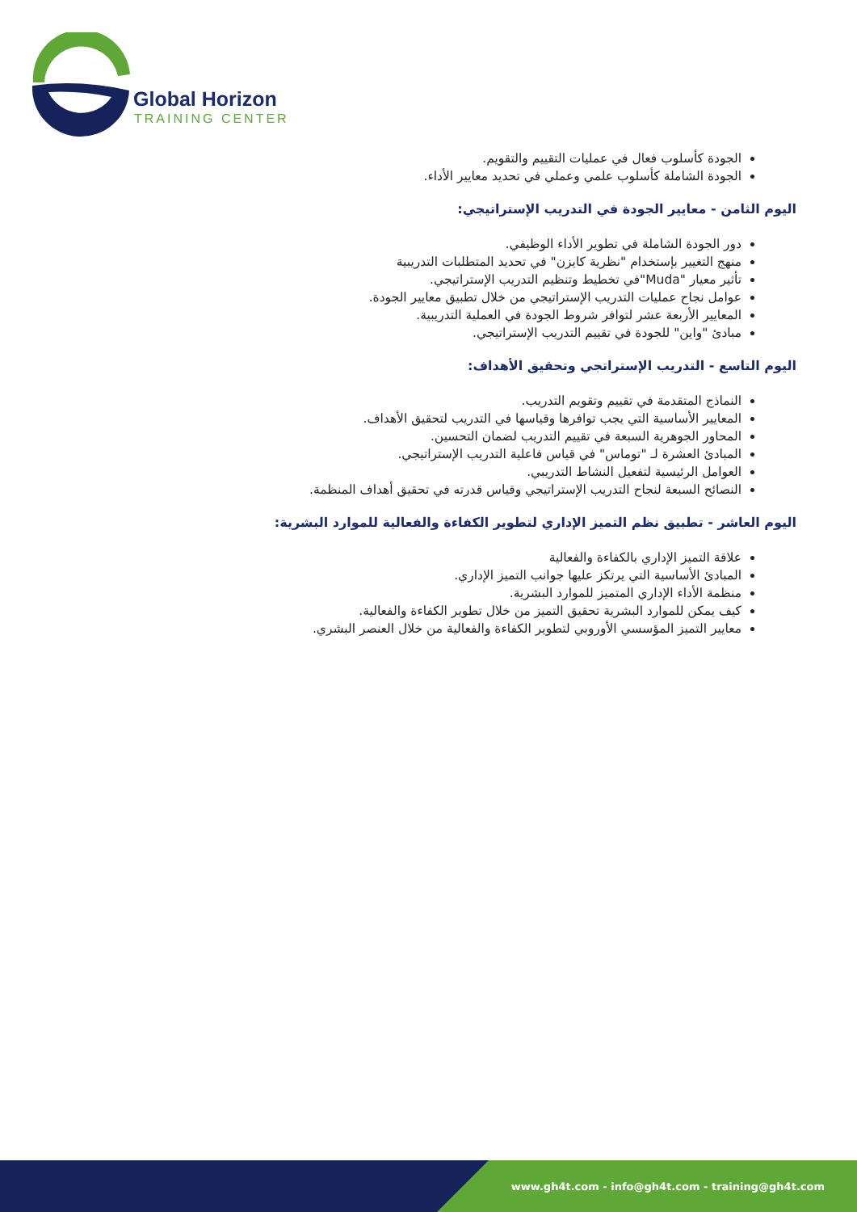Global Horizon
TRAINING CENTER
الجودة كأسلوب فعال في عمليات التقييم والتقويم.
الجودة الشاملة كأسلوب علمي وعملي في تحديد معايير الأداء.
اليوم الثامن - معايير الجودة في التدريب الإستراتيجي:
دور الجودة الشاملة في تطوير الأداء الوظيفي.
منهج التغيير بإستخدام "نظرية كايزن" في تحديد المتطلبات التدريبية
تأثير معيار "Muda"في تخطيط وتنظيم التدريب الإستراتيجي.
عوامل نجاح عمليات التدريب الإستراتيجي من خلال تطبيق معايير الجودة.
المعايير الأربعة عشر لتوافر شروط الجودة في العملية التدريبية.
مبادئ "واين" للجودة في تقييم التدريب الإستراتيجي.
اليوم التاسع - التدريب الإستراتجي وتحقيق الأهداف:
النماذج المتقدمة في تقييم وتقويم التدريب.
المعايير الأساسية التي يجب توافرها وقياسها في التدريب لتحقيق الأهداف.
المحاور الجوهرية السبعة في تقييم التدريب لضمان التحسين.
المبادئ العشرة لـ "توماس" في قياس فاعلية التدريب الإستراتيجي.
العوامل الرئيسية لتفعيل النشاط التدريبي.
النصائح السبعة لنجاح التدريب الإستراتيجي وقياس قدرته في تحقيق أهداف المنظمة.
اليوم العاشر - تطبيق نظم التميز الإداري لتطوير الكفاءة والفعالية للموارد البشرية:
علاقة التميز الإداري بالكفاءة والفعالية
المبادئ الأساسية التي يرتكز عليها جوانب التميز الإداري.
منظمة الأداء الإداري المتميز للموارد البشرية.
كيف يمكن للموارد البشرية تحقيق التميز من خلال تطوير الكفاءة والفعالية.
معايير التميز المؤسسي الأوروبي لتطوير الكفاءة والفعالية من خلال العنصر البشري.
www.gh4t.com - info@gh4t.com - training@gh4t.com